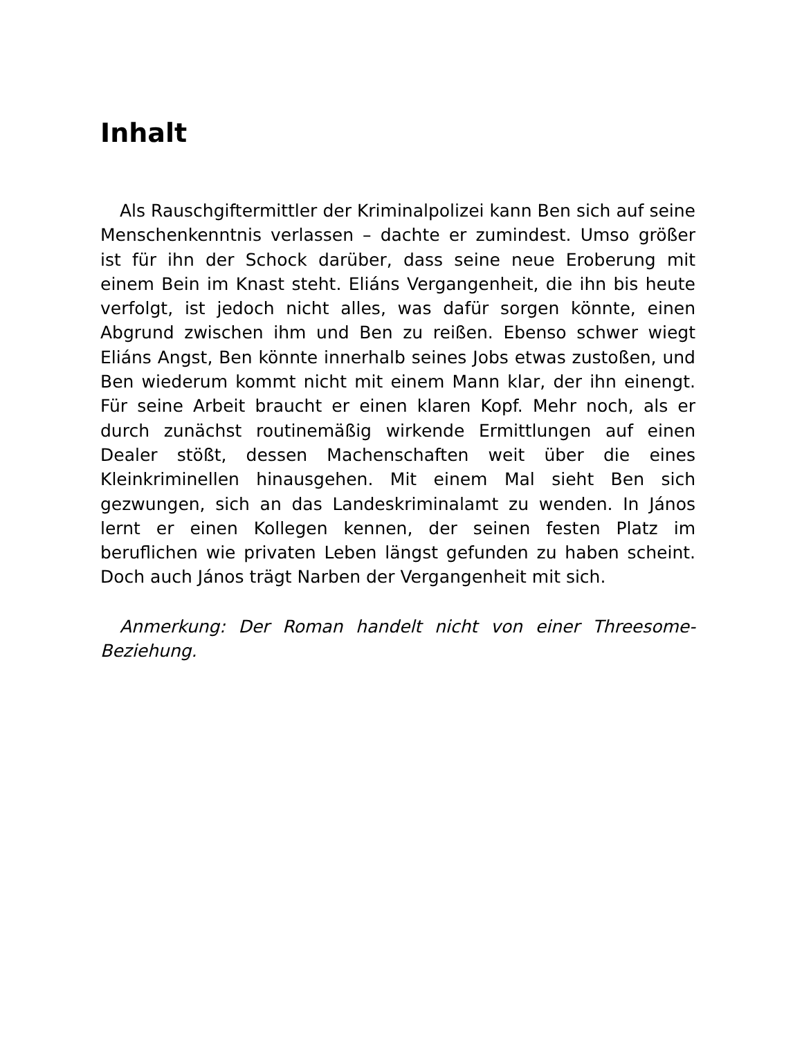Inhalt
Als Rauschgiftermittler der Kriminalpolizei kann Ben sich auf seine Menschenkenntnis verlassen – dachte er zumindest. Umso größer ist für ihn der Schock darüber, dass seine neue Eroberung mit einem Bein im Knast steht. Eliáns Vergangenheit, die ihn bis heute verfolgt, ist jedoch nicht alles, was dafür sorgen könnte, einen Abgrund zwischen ihm und Ben zu reißen. Ebenso schwer wiegt Eliáns Angst, Ben könnte innerhalb seines Jobs etwas zustoßen, und Ben wiederum kommt nicht mit einem Mann klar, der ihn einengt. Für seine Arbeit braucht er einen klaren Kopf. Mehr noch, als er durch zunächst routinemäßig wirkende Ermittlungen auf einen Dealer stößt, dessen Machenschaften weit über die eines Kleinkriminellen hinausgehen. Mit einem Mal sieht Ben sich gezwungen, sich an das Landeskriminalamt zu wenden. In János lernt er einen Kollegen kennen, der seinen festen Platz im beruflichen wie privaten Leben längst gefunden zu haben scheint. Doch auch János trägt Narben der Vergangenheit mit sich.
Anmerkung: Der Roman handelt nicht von einer Threesome-Beziehung.